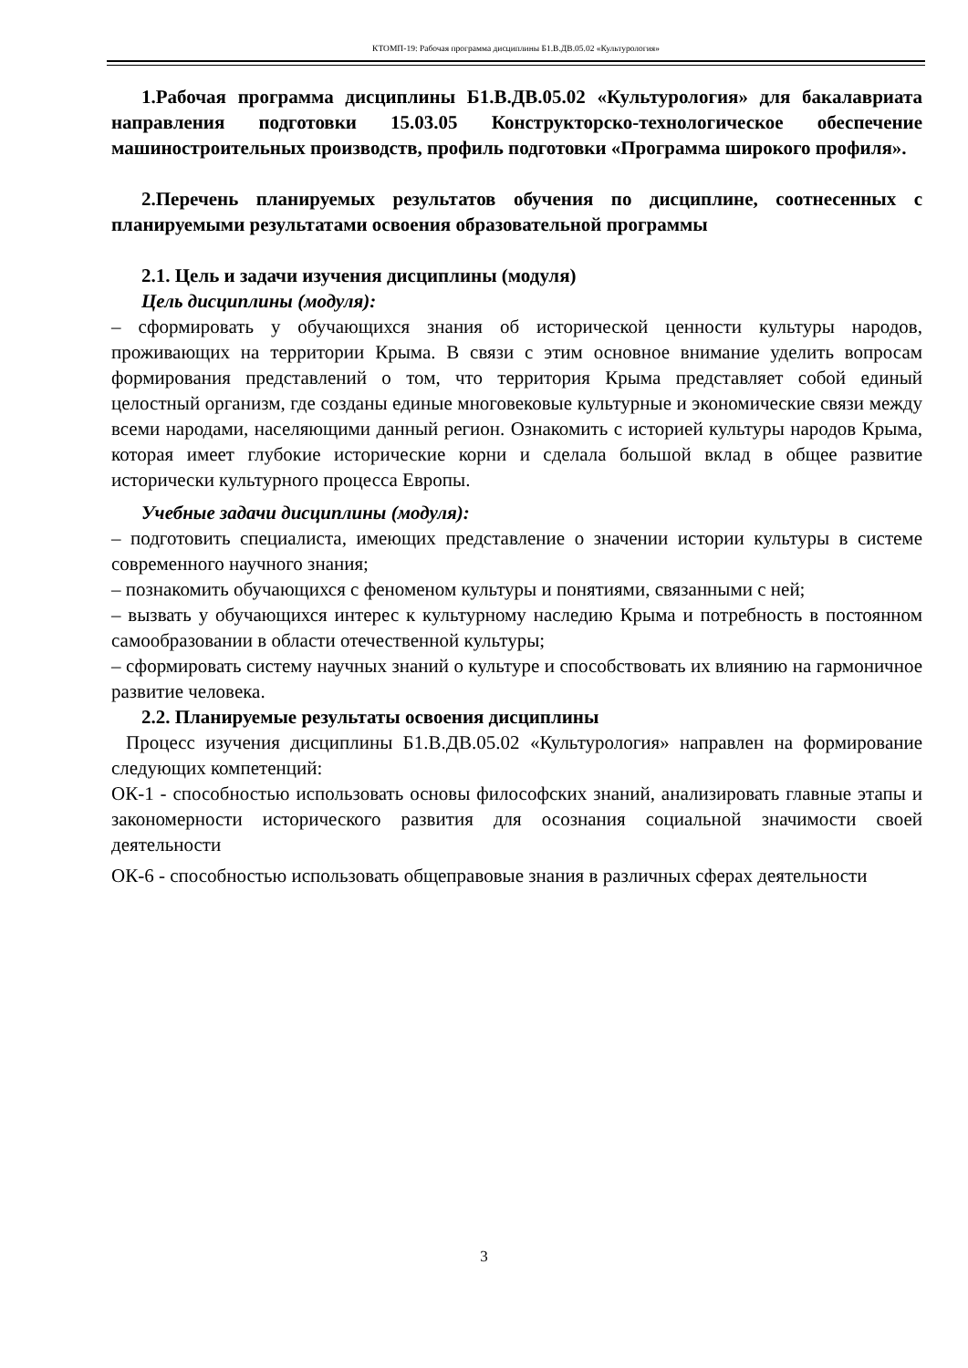КТОМП-19: Рабочая программа дисциплины Б1.В.ДВ.05.02 «Культурология»
1.Рабочая программа дисциплины Б1.В.ДВ.05.02 «Культурология» для бакалавриата направления подготовки 15.03.05 Конструкторско-технологическое обеспечение машиностроительных производств, профиль подготовки «Программа широкого профиля».
2.Перечень планируемых результатов обучения по дисциплине, соотнесенных с планируемыми результатами освоения образовательной программы
2.1. Цель и задачи изучения дисциплины (модуля)
Цель дисциплины (модуля):
– сформировать у обучающихся знания об исторической ценности культуры народов, проживающих на территории Крыма. В связи с этим основное внимание уделить вопросам формирования представлений о том, что территория Крыма представляет собой единый целостный организм, где созданы единые многовековые культурные и экономические связи между всеми народами, населяющими данный регион. Ознакомить с историей культуры народов Крыма, которая имеет глубокие исторические корни и сделала большой вклад в общее развитие исторически культурного процесса Европы.
Учебные задачи дисциплины (модуля):
– подготовить специалиста, имеющих представление о значении истории культуры в системе современного научного знания;
– познакомить обучающихся с феноменом культуры и понятиями, связанными с ней;
– вызвать у обучающихся интерес к культурному наследию Крыма и потребность в постоянном самообразовании в области отечественной культуры;
– сформировать систему научных знаний о культуре и способствовать их влиянию на гармоничное развитие человека.
2.2. Планируемые результаты освоения дисциплины
Процесс изучения дисциплины Б1.В.ДВ.05.02 «Культурология» направлен на формирование следующих компетенций:
ОК-1 - способностью использовать основы философских знаний, анализировать главные этапы и закономерности исторического развития для осознания социальной значимости своей деятельности
ОК-6 - способностью использовать общеправовые знания в различных сферах деятельности
3